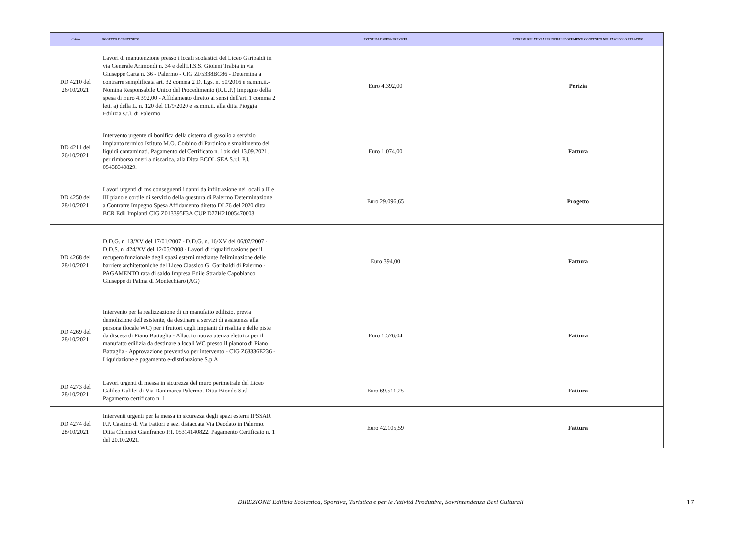| n° Atto | OGGETTO E CONTENUTO | EVENTUALE SPESA PREVISTA | ESTREMI RELATIVI AI PRINCIPALI DOCUMENTI CONTENUTI NEL FASCICOLO RELATIVO |
| --- | --- | --- | --- |
| DD 4210 del 26/10/2021 | Lavori di manutenzione presso i locali scolastici del Liceo Garibaldi in via Generale Arimondi n. 34 e dell'I.I.S.S. Gioieni Trabia in via Giuseppe Carta n. 36 - Palermo - CIG ZF5338BC86 - Determina a contrarre semplificata art. 32 comma 2 D. Lgs. n. 50/2016 e ss.mm.ii.- Nomina Responsabile Unico del Procedimento (R.U.P.) Impegno della spesa di Euro 4.392,00 - Affidamento diretto ai sensi dell'art. 1 comma 2 lett. a) della L. n. 120 del 11/9/2020 e ss.mm.ii. alla ditta Pioggia Edilizia s.r.l. di Palermo | Euro 4.392,00 | Perizia |
| DD 4211 del 26/10/2021 | Intervento urgente di bonifica della cisterna di gasolio a servizio impianto termico Istituto M.O. Corbino di Partinico e smaltimento dei liquidi contaminati. Pagamento del Certificato n. 1bis del 13.09.2021, per rimborso oneri a discarica, alla Ditta ECOL SEA S.r.l. P.I. 05438340829. | Euro 1.074,00 | Fattura |
| DD 4250 del 28/10/2021 | Lavori urgenti di ms conseguenti i danni da infiltrazione nei locali a II e III piano e cortile di servizio della questura di Palermo Determinazione a Contrarre Impegno Spesa Affidamento diretto DL76 del 2020 ditta BCR Edil Impianti CIG Z013395E3A CUP D77H21005470003 | Euro 29.096,65 | Progetto |
| DD 4268 del 28/10/2021 | D.D.G. n. 13/XV del 17/01/2007 - D.D.G. n. 16/XV del 06/07/2007 - D.D.S. n. 424/XV del 12/05/2008 - Lavori di riqualificazione per il recupero funzionale degli spazi esterni mediante l'eliminazione delle barriere architettoniche del Liceo Classico G. Garibaldi di Palermo - PAGAMENTO rata di saldo Impresa Edile Stradale Capobianco Giuseppe di Palma di Montechiaro (AG) | Euro 394,00 | Fattura |
| DD 4269 del 28/10/2021 | Intervento per la realizzazione di un manufatto edilizio, previa demolizione dell'esistente, da destinare a servizi di assistenza alla persona (locale WC) per i fruitori degli impianti di risalita e delle piste da discesa di Piano Battaglia - Allaccio nuova utenza elettrica per il manufatto edilizia da destinare a locali WC presso il pianoro di Piano Battaglia - Approvazione preventivo per intervento - CIG Z68336E236 - Liquidazione e pagamento e-distribuzione S.p.A | Euro 1.576,04 | Fattura |
| DD 4273 del 28/10/2021 | Lavori urgenti di messa in sicurezza del muro perimetrale del Liceo Galileo Galilei di Via Danimarca Palermo. Ditta Biondo S.r.l. Pagamento certificato n. 1. | Euro 69.511,25 | Fattura |
| DD 4274 del 28/10/2021 | Interventi urgenti per la messa in sicurezza degli spazi esterni IPSSAR F.P. Cascino di Via Fattori e sez. distaccata Via Deodato in Palermo. Ditta Chinnici Gianfranco P.I. 05314140822. Pagamento Certificato n. 1 del 20.10.2021. | Euro 42.105,59 | Fattura |
DIREZIONE Edilizia Scolastica, Sportiva, Turistica e per le Attività Produttive, Sovrintendenza Beni Culturali
17